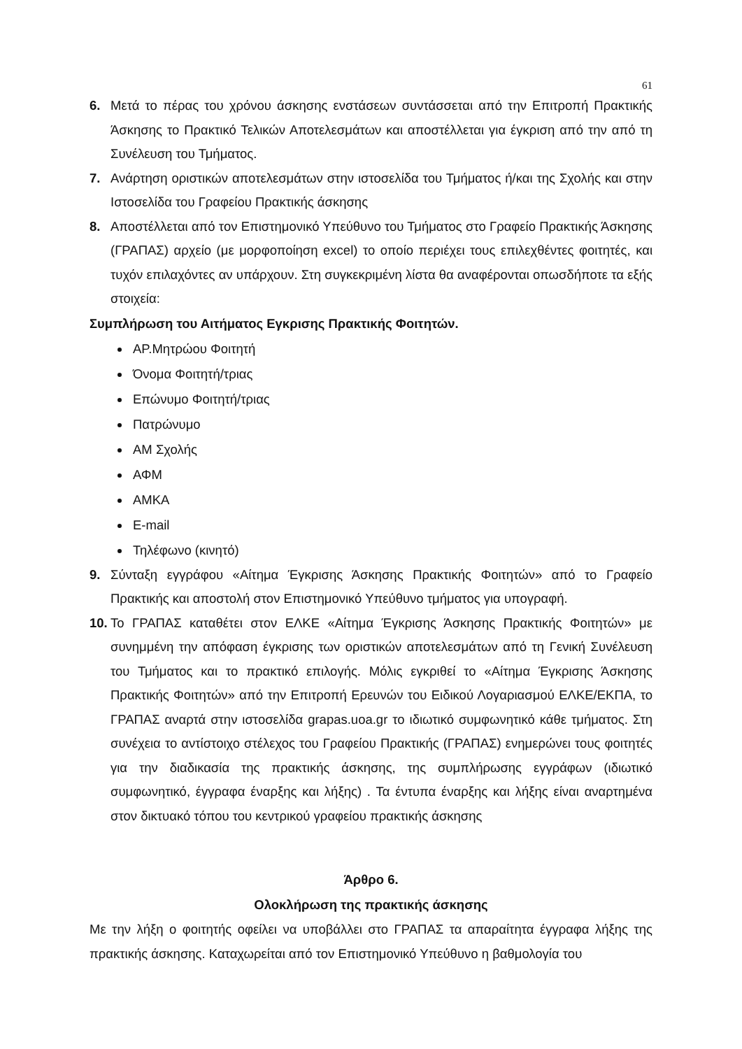61
6. Μετά το πέρας του χρόνου άσκησης ενστάσεων συντάσσεται από την Επιτροπή Πρακτικής Άσκησης το Πρακτικό Τελικών Αποτελεσμάτων και αποστέλλεται για έγκριση από την από τη Συνέλευση του Τμήματος.
7. Ανάρτηση οριστικών αποτελεσμάτων στην ιστοσελίδα του Τμήματος ή/και της Σχολής και στην Ιστοσελίδα του Γραφείου Πρακτικής άσκησης
8. Αποστέλλεται από τον Επιστημονικό Υπεύθυνο του Τμήματος στο Γραφείο Πρακτικής Άσκησης (ΓΡΑΠΑΣ) αρχείο (με μορφοποίηση excel) το οποίο περιέχει τους επιλεχθέντες φοιτητές, και τυχόν επιλαχόντες αν υπάρχουν. Στη συγκεκριμένη λίστα θα αναφέρονται οπωσδήποτε τα εξής στοιχεία:
Συμπλήρωση του Αιτήματος Εγκρισης Πρακτικής Φοιτητών.
ΑΡ.Μητρώου Φοιτητή
Όνομα Φοιτητή/τριας
Επώνυμο Φοιτητή/τριας
Πατρώνυμο
ΑΜ Σχολής
ΑΦΜ
ΑΜΚΑ
E-mail
Τηλέφωνο (κινητό)
9. Σύνταξη εγγράφου «Αίτημα Έγκρισης Άσκησης Πρακτικής Φοιτητών» από το Γραφείο Πρακτικής και αποστολή στον Επιστημονικό Υπεύθυνο τμήματος για υπογραφή.
10. Το ΓΡΑΠΑΣ καταθέτει στον ΕΛΚΕ «Αίτημα Έγκρισης Άσκησης Πρακτικής Φοιτητών» με συνημμένη την απόφαση έγκρισης των οριστικών αποτελεσμάτων από τη Γενική Συνέλευση του Τμήματος και το πρακτικό επιλογής. Μόλις εγκριθεί το «Αίτημα Έγκρισης Άσκησης Πρακτικής Φοιτητών» από την Επιτροπή Ερευνών του Ειδικού Λογαριασμού ΕΛΚΕ/ΕΚΠΑ, το ΓΡΑΠΑΣ αναρτά στην ιστοσελίδα grapas.uoa.gr το ιδιωτικό συμφωνητικό κάθε τμήματος. Στη συνέχεια το αντίστοιχο στέλεχος του Γραφείου Πρακτικής (ΓΡΑΠΑΣ) ενημερώνει τους φοιτητές για την διαδικασία της πρακτικής άσκησης, της συμπλήρωσης εγγράφων (ιδιωτικό συμφωνητικό, έγγραφα έναρξης και λήξης) . Τα έντυπα έναρξης και λήξης είναι αναρτημένα στον δικτυακό τόπου του κεντρικού γραφείου πρακτικής άσκησης
Άρθρο 6.
Ολοκλήρωση της πρακτικής άσκησης
Με την λήξη ο φοιτητής οφείλει να υποβάλλει στο ΓΡΑΠΑΣ τα απαραίτητα έγγραφα λήξης της πρακτικής άσκησης. Καταχωρείται από τον Επιστημονικό Υπεύθυνο η βαθμολογία του